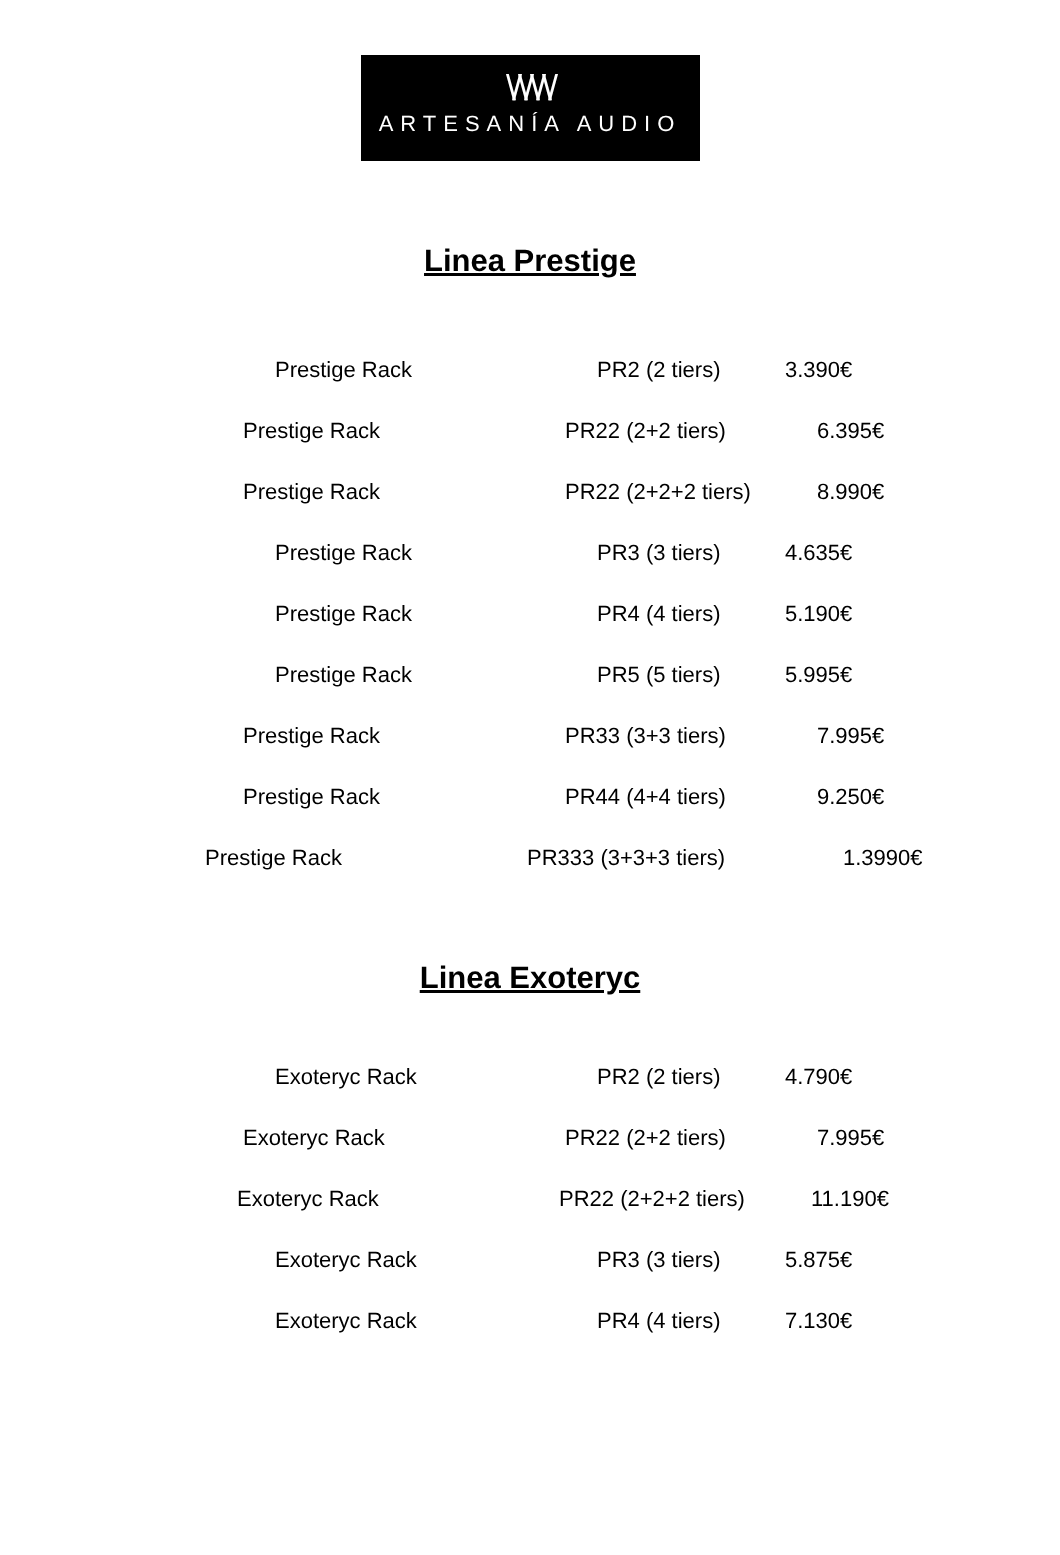\/\/\/\/
ARTESANÍA AUDIO
Linea Prestige
| Prestige Rack | PR2 (2 tiers) | 3.390€ |
| Prestige Rack | PR22 (2+2 tiers) | 6.395€ |
| Prestige Rack | PR22 (2+2+2 tiers) | 8.990€ |
| Prestige Rack | PR3 (3 tiers) | 4.635€ |
| Prestige Rack | PR4 (4 tiers) | 5.190€ |
| Prestige Rack | PR5 (5 tiers) | 5.995€ |
| Prestige Rack | PR33 (3+3 tiers) | 7.995€ |
| Prestige Rack | PR44 (4+4 tiers) | 9.250€ |
| Prestige Rack | PR333 (3+3+3 tiers) | 1.3990€ |
Linea Exoteryc
| Exoteryc Rack | PR2 (2 tiers) | 4.790€ |
| Exoteryc Rack | PR22 (2+2 tiers) | 7.995€ |
| Exoteryc Rack | PR22 (2+2+2 tiers) | 11.190€ |
| Exoteryc Rack | PR3 (3 tiers) | 5.875€ |
| Exoteryc Rack | PR4 (4 tiers) | 7.130€ |